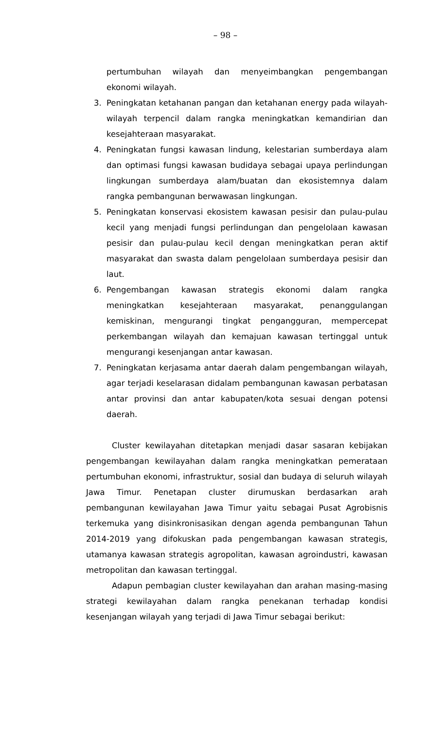– 98 –
pertumbuhan wilayah dan menyeimbangkan pengembangan ekonomi wilayah.
3. Peningkatan ketahanan pangan dan ketahanan energy pada wilayah-wilayah terpencil dalam rangka meningkatkan kemandirian dan kesejahteraan masyarakat.
4. Peningkatan fungsi kawasan lindung, kelestarian sumberdaya alam dan optimasi fungsi kawasan budidaya sebagai upaya perlindungan lingkungan sumberdaya alam/buatan dan ekosistemnya dalam rangka pembangunan berwawasan lingkungan.
5. Peningkatan konservasi ekosistem kawasan pesisir dan pulau-pulau kecil yang menjadi fungsi perlindungan dan pengelolaan kawasan pesisir dan pulau-pulau kecil dengan meningkatkan peran aktif masyarakat dan swasta dalam pengelolaan sumberdaya pesisir dan laut.
6. Pengembangan kawasan strategis ekonomi dalam rangka meningkatkan kesejahteraan masyarakat, penanggulangan kemiskinan, mengurangi tingkat pengangguran, mempercepat perkembangan wilayah dan kemajuan kawasan tertinggal untuk mengurangi kesenjangan antar kawasan.
7. Peningkatan kerjasama antar daerah dalam pengembangan wilayah, agar terjadi keselarasan didalam pembangunan kawasan perbatasan antar provinsi dan antar kabupaten/kota sesuai dengan potensi daerah.
Cluster kewilayahan ditetapkan menjadi dasar sasaran kebijakan pengembangan kewilayahan dalam rangka meningkatkan pemerataan pertumbuhan ekonomi, infrastruktur, sosial dan budaya di seluruh wilayah Jawa Timur. Penetapan cluster dirumuskan berdasarkan arah pembangunan kewilayahan Jawa Timur yaitu sebagai Pusat Agrobisnis terkemuka yang disinkronisasikan dengan agenda pembangunan Tahun 2014-2019 yang difokuskan pada pengembangan kawasan strategis, utamanya kawasan strategis agropolitan, kawasan agroindustri, kawasan metropolitan dan kawasan tertinggal.
Adapun pembagian cluster kewilayahan dan arahan masing-masing strategi kewilayahan dalam rangka penekanan terhadap kondisi kesenjangan wilayah yang terjadi di Jawa Timur sebagai berikut: